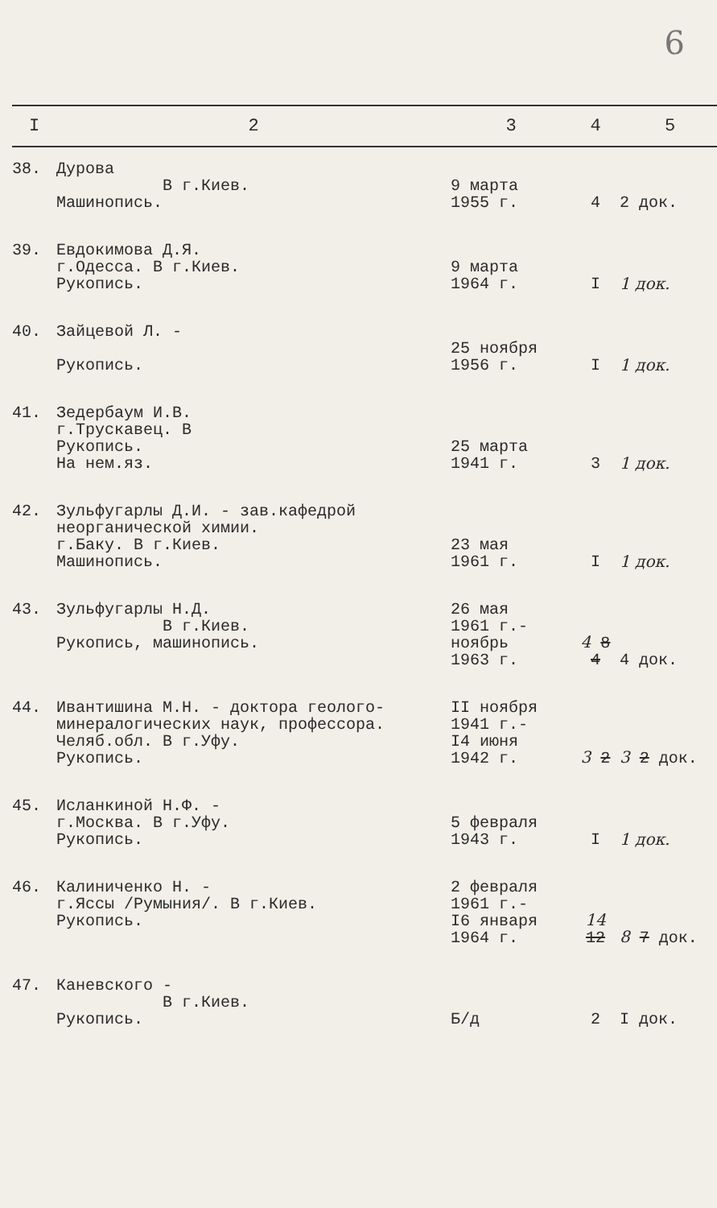6
| I | 2 | 3 | 4 | 5 |
| --- | --- | --- | --- | --- |
| 38. | Дурова В г.Киев. Машинопись. | 9 марта 1955 г. | 4 | 2 док. |
| 39. | Евдокимова Д.Я. г.Одесса. В г.Киев. Рукопись. | 9 марта 1964 г. | I | 1 док. |
| 40. | Зайцевой Л. - Рукопись. | 25 ноября 1956 г. | I | 1 док. |
| 41. | Зедербаум И.В. г.Трускавец. В Рукопись. На нем.яз. | 25 марта 1941 г. | 3 | 1 док. |
| 42. | Зульфугарлы Д.И. - зав.кафедрой неорганической химии. г.Баку. В г.Киев. Машинопись. | 23 мая 1961 г. | I | 1 док. |
| 43. | Зульфугарлы Н.Д. В г.Киев. Рукопись, машинопись. | 26 мая 1961 г.- ноябрь 1963 г. | 4 8 4 | 4 док. |
| 44. | Ивантишина М.Н. - доктора геолого-минералогических наук, профессора. Челяб.обл. В г.Уфу. Рукопись. | II ноября 1941 г.- I4 июня 1942 г. | 3 2 | 3 2 док. |
| 45. | Исланкиной Н.Ф. - г.Москва. В г.Уфу. Рукопись. | 5 февраля 1943 г. | I | 1 док. |
| 46. | Калиниченко Н. - г.Яссы /Румыния/. В г.Киев. Рукопись. | 2 февраля 1961 г.- I6 января 1964 г. | 14 12 | 8 7 док. |
| 47. | Каневского - В г.Киев. Рукопись. | Б/д | 2 | I док. |